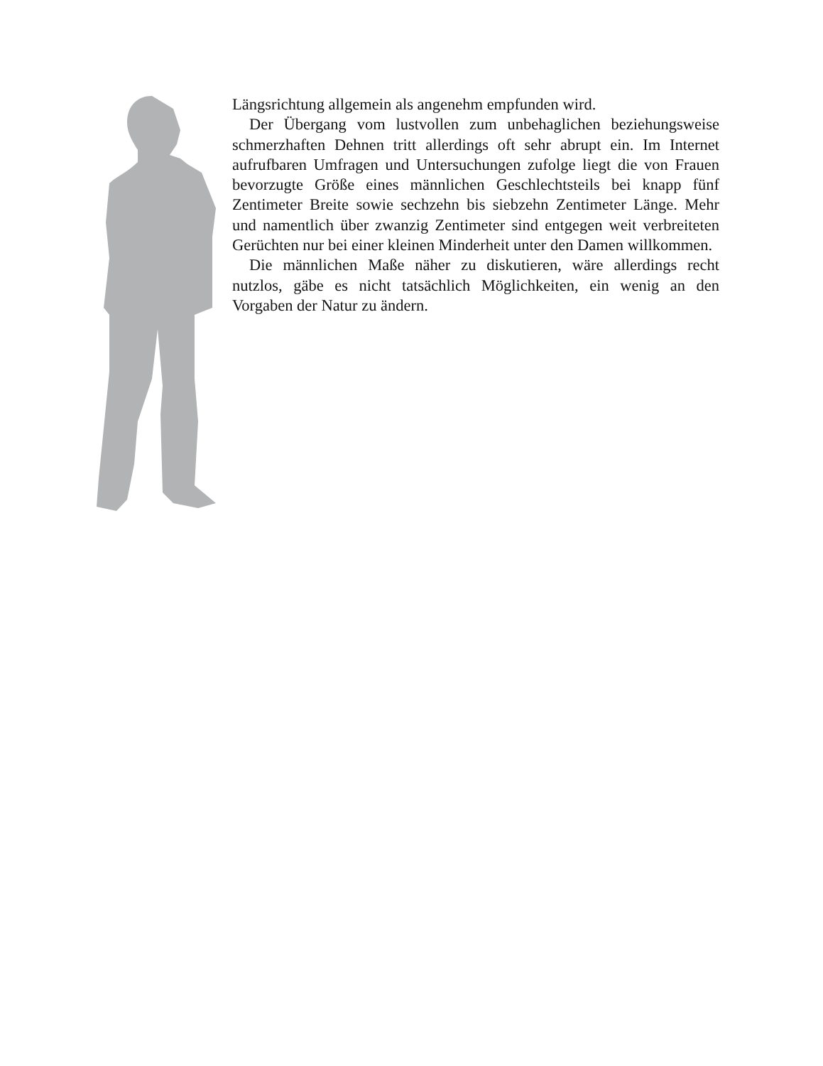Längsrichtung allgemein als angenehm empfunden wird.
Der Übergang vom lustvollen zum unbehaglichen beziehungsweise schmerzhaften Dehnen tritt allerdings oft sehr abrupt ein. Im Internet aufrufbaren Umfragen und Untersuchungen zufolge liegt die von Frauen bevorzugte Größe eines männlichen Geschlechtsteils bei knapp fünf Zentimeter Breite sowie sechzehn bis siebzehn Zentimeter Länge. Mehr und namentlich über zwanzig Zentimeter sind entgegen weit verbreiteten Gerüchten nur bei einer kleinen Minderheit unter den Damen willkommen.
Die männlichen Maße näher zu diskutieren, wäre allerdings recht nutzlos, gäbe es nicht tatsächlich Möglichkeiten, ein wenig an den Vorgaben der Natur zu ändern.